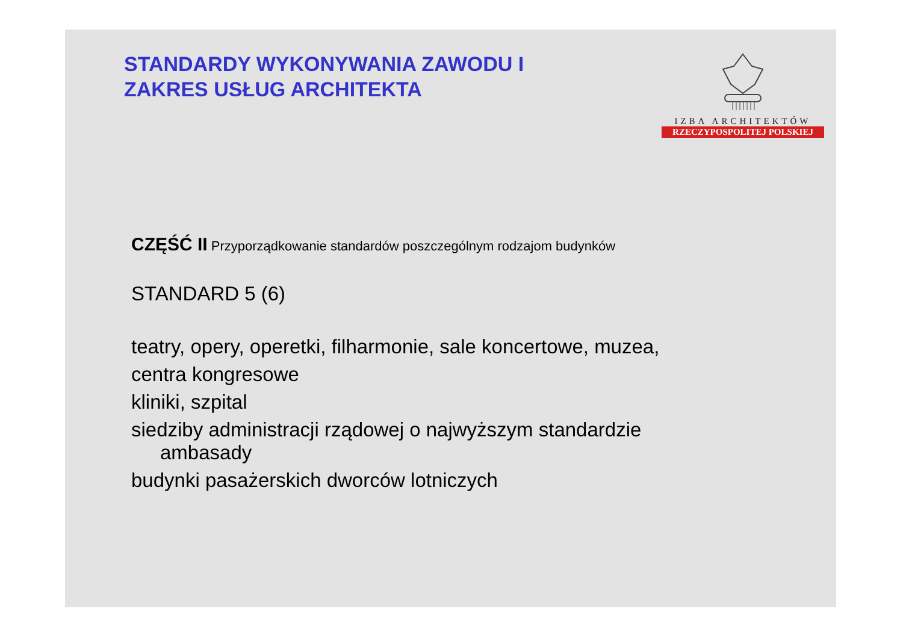STANDARDY WYKONYWANIA ZAWODU I
ZAKRES USŁUG ARCHITEKTA
IZBA ARCHITEKTÓW
RZECZYPOSPOLITEJ POLSKIEJ
CZĘŚĆ II Przyporządkowanie standardów poszczególnym rodzajom budynków
STANDARD 5 (6)
teatry, opery, operetki, filharmonie, sale koncertowe, muzea,
centra kongresowe
kliniki, szpital
siedziby administracji rządowej o najwyższym standardzie
ambasady
budynki pasażerskich dworców lotniczych